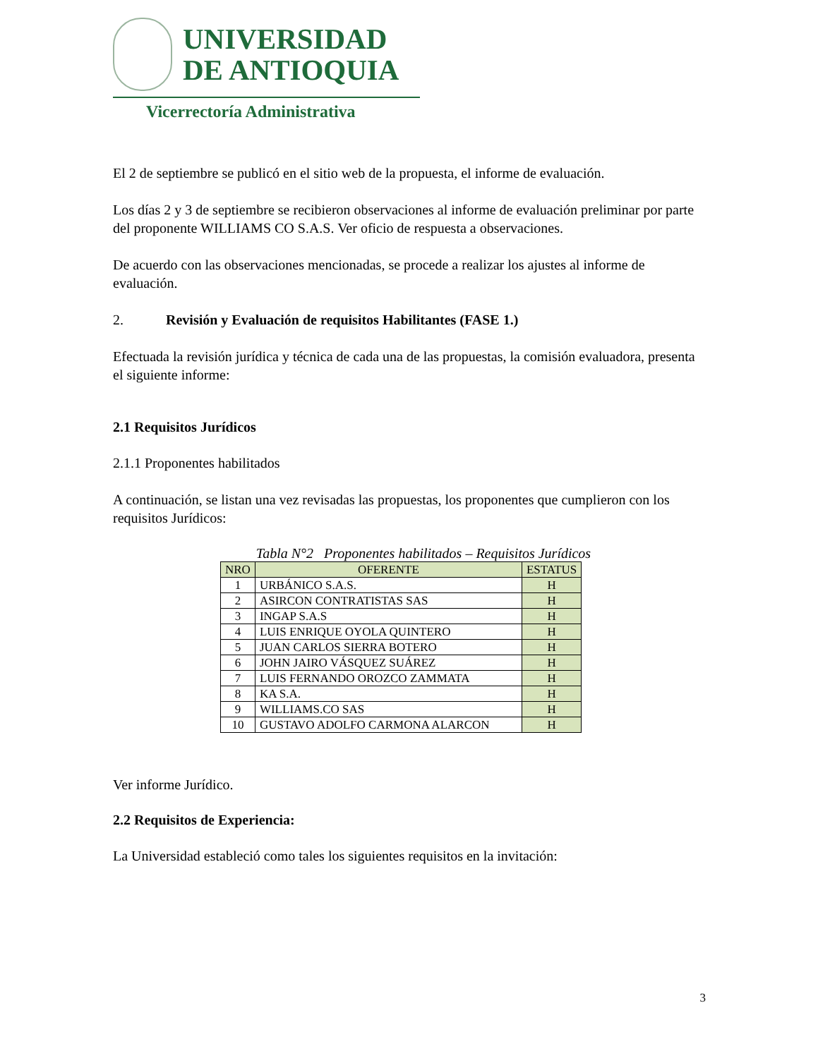UNIVERSIDAD
DE ANTIOQUIA
Vicerrectoría Administrativa
El 2 de septiembre se publicó en el sitio web de la propuesta, el informe de evaluación.
Los días 2 y 3 de septiembre se recibieron observaciones al informe de evaluación preliminar por parte del proponente WILLIAMS CO S.A.S. Ver oficio de respuesta a observaciones.
De acuerdo con las observaciones mencionadas, se procede a realizar los ajustes al informe de evaluación.
2. Revisión y Evaluación de requisitos Habilitantes (FASE 1.)
Efectuada la revisión jurídica y técnica de cada una de las propuestas, la comisión evaluadora, presenta el siguiente informe:
2.1 Requisitos Jurídicos
2.1.1 Proponentes habilitados
A continuación, se listan una vez revisadas las propuestas, los proponentes que cumplieron con los requisitos Jurídicos:
Tabla N°2 Proponentes habilitados – Requisitos Jurídicos
| NRO | OFERENTE | ESTATUS |
| --- | --- | --- |
| 1 | URBÁNICO S.A.S. | H |
| 2 | ASIRCON CONTRATISTAS SAS | H |
| 3 | INGAP S.A.S | H |
| 4 | LUIS ENRIQUE OYOLA QUINTERO | H |
| 5 | JUAN CARLOS SIERRA BOTERO | H |
| 6 | JOHN JAIRO VÁSQUEZ SUÁREZ | H |
| 7 | LUIS FERNANDO OROZCO ZAMMATA | H |
| 8 | KA S.A. | H |
| 9 | WILLIAMS.CO SAS | H |
| 10 | GUSTAVO ADOLFO CARMONA ALARCON | H |
Ver informe Jurídico.
2.2 Requisitos de Experiencia:
La Universidad estableció como tales los siguientes requisitos en la invitación:
3